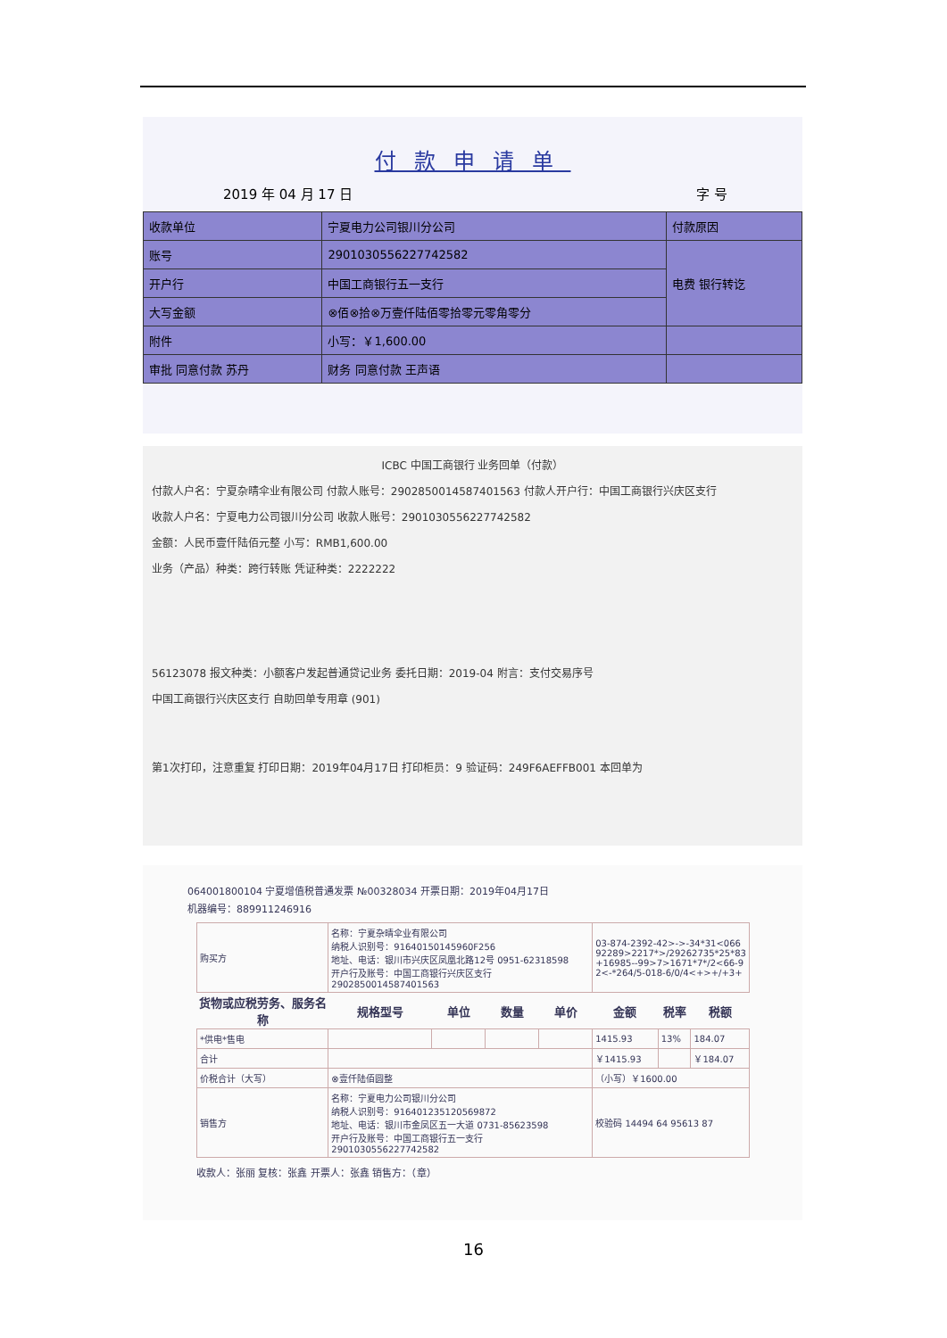付款申请单
2019 年 04 月 17 日 字 号
| 收款单位 | 宁夏电力公司银川分公司 | 付款原因 |
| 账号 | 2901030556227742582 | 电费 银行转讫 |
| 开户行 | 中国工商银行五一支行 | |
| 大写金额 | ⊗佰⊗拾⊗万壹仟陆佰零拾零元零角零分 | |
| 附件 | 小写：￥1,600.00 | |
| 审批 同意付款 苏丹 | 财务 同意付款 王声语 | |
ICBC 中国工商银行 业务回单（付款）
付款人户名：宁夏杂晴伞业有限公司 付款人账号：2902850014587401563 付款人开户行：中国工商银行兴庆区支行
收款人户名：宁夏电力公司银川分公司 收款人账号：2901030556227742582
金额：人民币壹仟陆佰元整 小写：RMB1,600.00
业务（产品）种类：跨行转账 凭证种类：2222222
56123078 报文种类：小额客户发起普通贷记业务 委托日期：2019-04 附言：支付交易序号
中国工商银行兴庆区支行 自助回单专用章 (901)
第1次打印，注意重复 打印日期：2019年04月17日 打印柜员：9 验证码：249F6AEFFB001 本回单为
064001800104 宁夏增值税普通发票 №00328034 开票日期：2019年04月17日
机器编号：889911246916
| 购买方 | 名称：宁夏杂晴伞业有限公司 纳税人识别号：91640150145960F256 地址、电话：银川市兴庆区凤凰北路12号 0951-62318598 开户行及账号：中国工商银行兴庆区支行 2902850014587401563 | | | | 03-874-2392-42>->-34*31<066 92289>2217*>/29262735*25*83 +16985--99>7>1671*7*/2<66-9 2<-*264/5-018-6/0/4<+>+/+3+ | | |
| 货物或应税劳务、服务名称 | 规格型号 | 单位 | 数量 | 单价 | 金额 | 税率 | 税额 |
| *供电*售电 | | | | | 1415.93 | 13% | 184.07 |
| 合计 | | | | | ￥1415.93 | | ￥184.07 |
| 价税合计（大写） | ⊗壹仟陆佰圆整 | | | | （小写）￥1600.00 | | |
| 销售方 | 名称：宁夏电力公司银川分公司 纳税人识别号：916401235120569872 地址、电话：银川市金凤区五一大道 0731-85623598 开户行及账号：中国工商银行五一支行 2901030556227742582 | | | | 校验码 14494 64 95613 87 | | |
收款人：张丽 复核：张鑫 开票人：张鑫 销售方：（章）
16